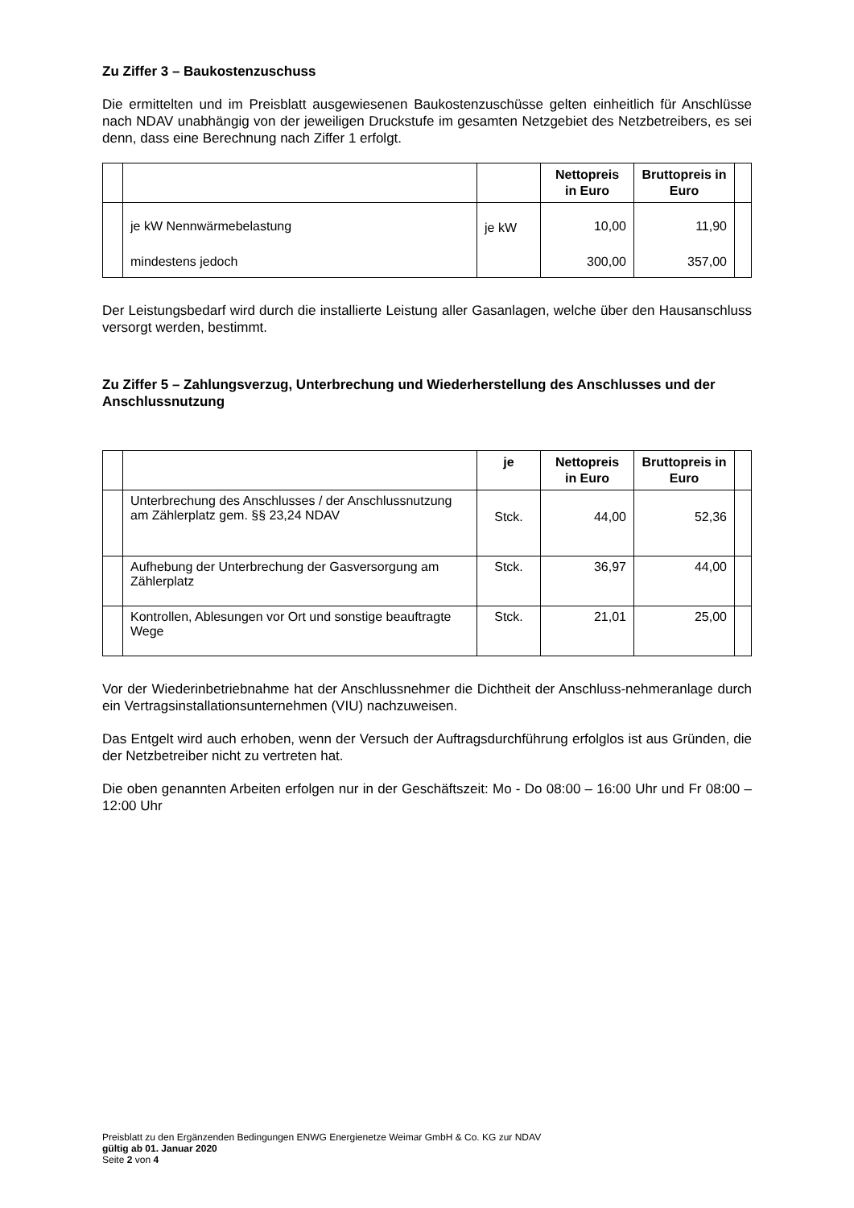Zu Ziffer 3 – Baukostenzuschuss
Die ermittelten und im Preisblatt ausgewiesenen Baukostenzuschüsse gelten einheitlich für Anschlüsse nach NDAV unabhängig von der jeweiligen Druckstufe im gesamten Netzgebiet des Netzbetreibers, es sei denn, dass eine Berechnung nach Ziffer 1 erfolgt.
| | | | Nettopreis in Euro | Bruttopreis in Euro | |
| --- | --- | --- | --- | --- | --- |
| | je kW Nennwärmebelastung | je kW | 10,00 | 11,90 | |
| | mindestens jedoch | | 300,00 | 357,00 | |
Der Leistungsbedarf wird durch die installierte Leistung aller Gasanlagen, welche über den Hausanschluss versorgt werden, bestimmt.
Zu Ziffer 5 – Zahlungsverzug, Unterbrechung und Wiederherstellung des Anschlusses und der Anschlussnutzung
| | | je | Nettopreis in Euro | Bruttopreis in Euro | |
| --- | --- | --- | --- | --- | --- |
| | Unterbrechung des Anschlusses / der Anschlussnutzung am Zählerplatz gem. §§ 23,24 NDAV | Stck. | 44,00 | 52,36 | |
| | Aufhebung der Unterbrechung der Gasversorgung am Zählerplatz | Stck. | 36,97 | 44,00 | |
| | Kontrollen, Ablesungen vor Ort und sonstige beauftragte Wege | Stck. | 21,01 | 25,00 | |
Vor der Wiederinbetriebnahme hat der Anschlussnehmer die Dichtheit der Anschluss-nehmeranlage durch ein Vertragsinstallationsunternehmen (VIU) nachzuweisen.
Das Entgelt wird auch erhoben, wenn der Versuch der Auftragsdurchführung erfolglos ist aus Gründen, die der Netzbetreiber nicht zu vertreten hat.
Die oben genannten Arbeiten erfolgen nur in der Geschäftszeit: Mo - Do 08:00 – 16:00 Uhr und Fr 08:00 – 12:00 Uhr
Preisblatt zu den Ergänzenden Bedingungen ENWG Energienetze Weimar GmbH & Co. KG zur NDAV
gültig ab 01. Januar 2020
Seite 2 von 4